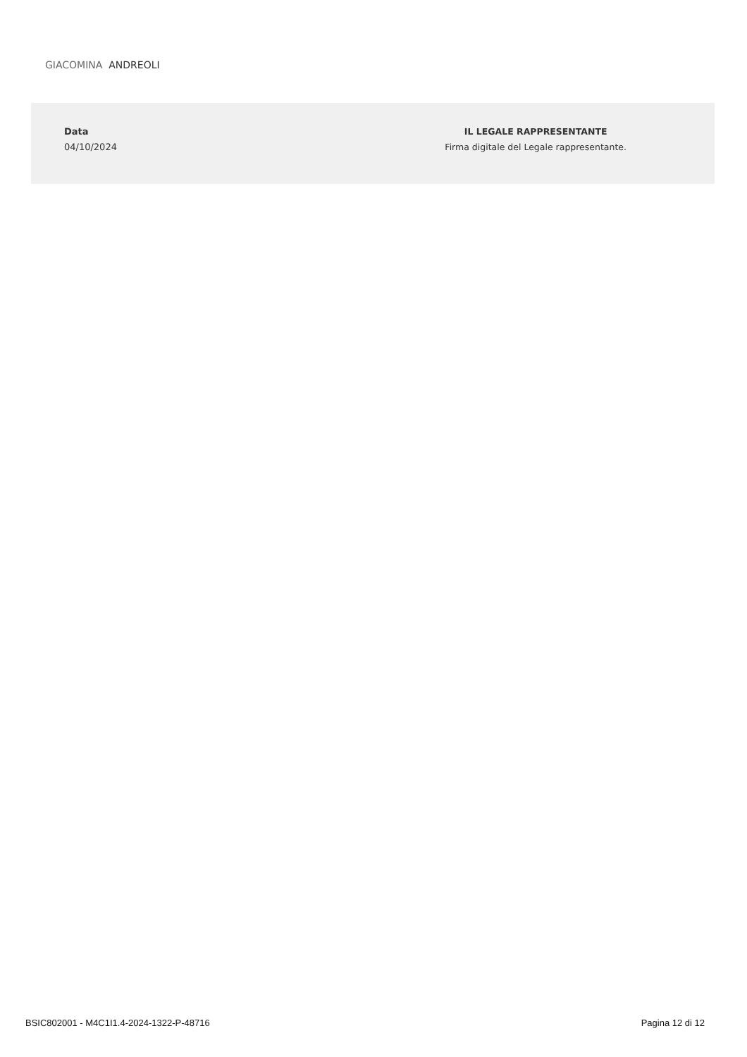GIACOMINA ANDREOLI
Data
04/10/2024
IL LEGALE RAPPRESENTANTE
Firma digitale del Legale rappresentante.
BSIC802001 - M4C1I1.4-2024-1322-P-48716 Pagina 12 di 12